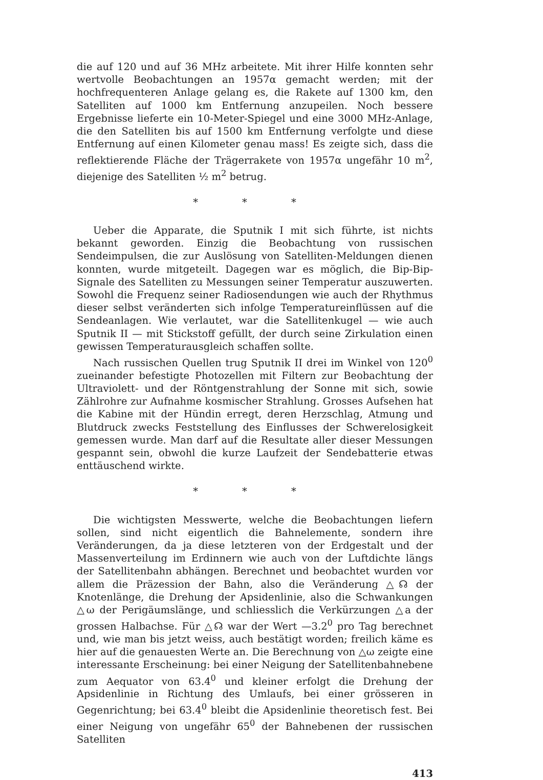die auf 120 und auf 36 MHz arbeitete. Mit ihrer Hilfe konnten sehr wertvolle Beobachtungen an 1957α gemacht werden; mit der hochfrequenteren Anlage gelang es, die Rakete auf 1300 km, den Satelliten auf 1000 km Entfernung anzupeilen. Noch bessere Ergebnisse lieferte ein 10-Meter-Spiegel und eine 3000 MHz-Anlage, die den Satelliten bis auf 1500 km Entfernung verfolgte und diese Entfernung auf einen Kilometer genau mass! Es zeigte sich, dass die reflektierende Fläche der Trägerrakete von 1957α ungefähr 10 m<sup>2</sup>, diejenige des Satelliten ½ m<sup>2</sup> betrug.
* * *
Ueber die Apparate, die Sputnik I mit sich führte, ist nichts bekannt geworden. Einzig die Beobachtung von russischen Sendeimpulsen, die zur Auslösung von Satelliten-Meldungen dienen konnten, wurde mitgeteilt. Dagegen war es möglich, die Bip-Bip-Signale des Satelliten zu Messungen seiner Temperatur auszuwerten. Sowohl die Frequenz seiner Radiosendungen wie auch der Rhythmus dieser selbst veränderten sich infolge Temperatureinflüssen auf die Sendeanlagen. Wie verlautet, war die Satellitenkugel — wie auch Sputnik II — mit Stickstoff gefüllt, der durch seine Zirkulation einen gewissen Temperaturausgleich schaffen sollte.
Nach russischen Quellen trug Sputnik II drei im Winkel von 120<sup>0</sup> zueinander befestigte Photozellen mit Filtern zur Beobachtung der Ultraviolett- und der Röntgenstrahlung der Sonne mit sich, sowie Zählrohre zur Aufnahme kosmischer Strahlung. Grosses Aufsehen hat die Kabine mit der Hündin erregt, deren Herzschlag, Atmung und Blutdruck zwecks Feststellung des Einflusses der Schwerelosigkeit gemessen wurde. Man darf auf die Resultate aller dieser Messungen gespannt sein, obwohl die kurze Laufzeit der Sendebatterie etwas enttäuschend wirkte.
* * *
Die wichtigsten Messwerte, welche die Beobachtungen liefern sollen, sind nicht eigentlich die Bahnelemente, sondern ihre Veränderungen, da ja diese letzteren von der Erdgestalt und der Massenverteilung im Erdinnern wie auch von der Luftdichte längs der Satellitenbahn abhängen. Berechnet und beobachtet wurden vor allem die Präzession der Bahn, also die Veränderung △☊ der Knotenlänge, die Drehung der Apsidenlinie, also die Schwankungen △ω der Perigäumslänge, und schliesslich die Verkürzungen △a der grossen Halbachse. Für △☊ war der Wert —3.2<sup>0</sup> pro Tag berechnet und, wie man bis jetzt weiss, auch bestätigt worden; freilich käme es hier auf die genauesten Werte an. Die Berechnung von △ω zeigte eine interessante Erscheinung: bei einer Neigung der Satellitenbahnebene zum Aequator von 63.4<sup>0</sup> und kleiner erfolgt die Drehung der Apsidenlinie in Richtung des Umlaufs, bei einer grösseren in Gegenrichtung; bei 63.4<sup>0</sup> bleibt die Apsidenlinie theoretisch fest. Bei einer Neigung von ungefähr 65<sup>0</sup> der Bahnebenen der russischen Satelliten
413